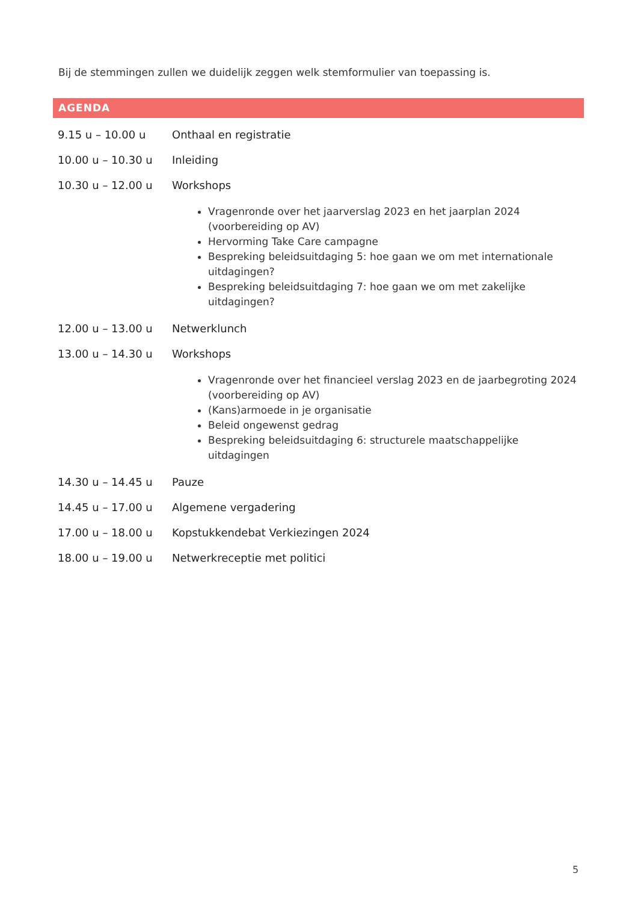Bij de stemmingen zullen we duidelijk zeggen welk stemformulier van toepassing is.
AGENDA
| 9.15 u – 10.00 u | Onthaal en registratie |
| 10.00 u – 10.30 u | Inleiding |
| 10.30 u – 12.00 u | Workshops |
| | Vragenronde over het jaarverslag 2023 en het jaarplan 2024 (voorbereiding op AV) Hervorming Take Care campagne Bespreking beleidsuitdaging 5: hoe gaan we om met internationale uitdagingen? Bespreking beleidsuitdaging 7: hoe gaan we om met zakelijke uitdagingen? |
| 12.00 u – 13.00 u | Netwerklunch |
| 13.00 u – 14.30 u | Workshops |
| | Vragenronde over het financieel verslag 2023 en de jaarbegroting 2024 (voorbereiding op AV) (Kans)armoede in je organisatie Beleid ongewenst gedrag Bespreking beleidsuitdaging 6: structurele maatschappelijke uitdagingen |
| 14.30 u – 14.45 u | Pauze |
| 14.45 u – 17.00 u | Algemene vergadering |
| 17.00 u – 18.00 u | Kopstukkendebat Verkiezingen 2024 |
| 18.00 u – 19.00 u | Netwerkreceptie met politici |
5